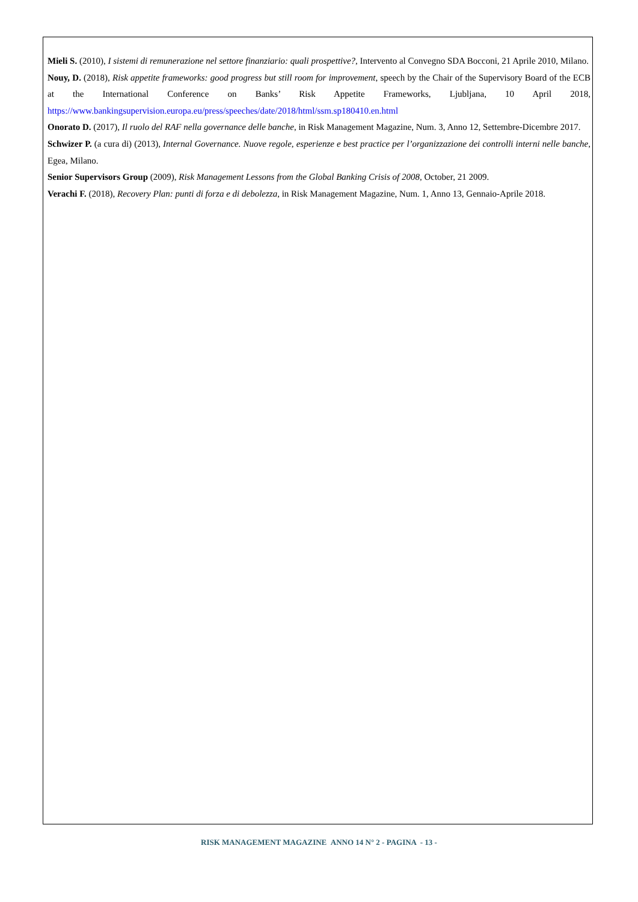Mieli S. (2010), I sistemi di remunerazione nel settore finanziario: quali prospettive?, Intervento al Convegno SDA Bocconi, 21 Aprile 2010, Milano.
Nouy, D. (2018), Risk appetite frameworks: good progress but still room for improvement, speech by the Chair of the Supervisory Board of the ECB at the International Conference on Banks’ Risk Appetite Frameworks, Ljubljana, 10 April 2018, https://www.bankingsupervision.europa.eu/press/speeches/date/2018/html/ssm.sp180410.en.html
Onorato D. (2017), Il ruolo del RAF nella governance delle banche, in Risk Management Magazine, Num. 3, Anno 12, Settembre-Dicembre 2017.
Schwizer P. (a cura di) (2013), Internal Governance. Nuove regole, esperienze e best practice per l’organizzazione dei controlli interni nelle banche, Egea, Milano.
Senior Supervisors Group (2009), Risk Management Lessons from the Global Banking Crisis of 2008, October, 21 2009.
Verachi F. (2018), Recovery Plan: punti di forza e di debolezza, in Risk Management Magazine, Num. 1, Anno 13, Gennaio-Aprile 2018.
RISK MANAGEMENT MAGAZINE ANNO 14 N° 2 - PAGINA - 13 -